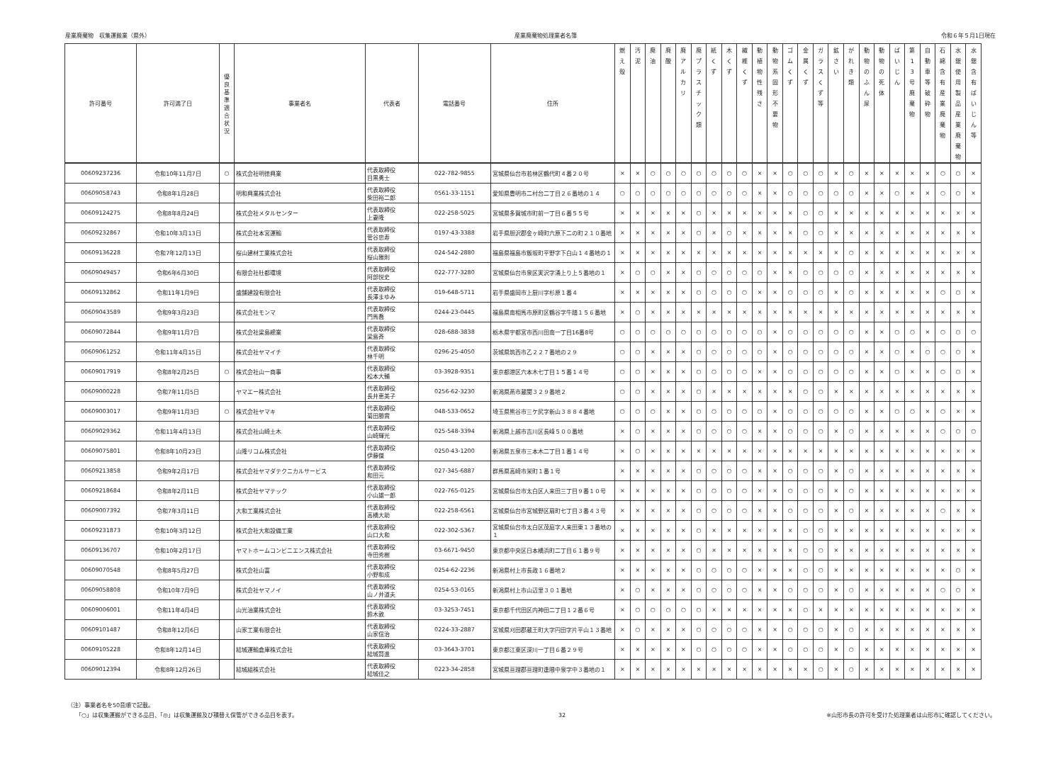産業廃棄物　収集運搬業（県外） 産業廃棄物処理業者名簿 令和６年５月1日現在
| 許可番号 | 許可満了日 | 優 良 基 準 適 合 状 況 | 事業者名 | 代表者 | 電話番号 | 住所 | 燃 え 殻 | 汚 泥 | 廃 油 | 廃 酸 | 廃 ア ル カ リ | 廃 プ ラ ス チ ッ ク 類 | 紙 く ず | 木 く ず | 繊 維 く ず | 動 植 物 性 残 さ | 動 物 系 固 形 不 要 物 | ゴ ム く ず | 金 属 く ず | ガ ラ ス く ず 等 | 鉱 さ い | が れ き 類 | 動 物 の ふ ん 尿 | 動 物 の 死 体 | ば い じ ん | 第 1 3 号 廃 棄 物 | 自 動 車 等 破 砕 物 | 石 綿 含 有 産 業 廃 棄 物 | 水 銀 使 用 製 品 産 業 廃 棄 物 | 水 銀 含 有 ば い じ ん 等 |
| --- | --- | --- | --- | --- | --- | --- | --- | --- | --- | --- | --- | --- | --- | --- | --- | --- | --- | --- | --- | --- | --- | --- | --- | --- | --- | --- | --- | --- | --- | --- |
| 00609237236 | 令和10年11月7日 | ○ | 株式会社明徳興業 | 代表取締役 目黒勇士 | 022-782-9855 | 宮城県仙台市若林区鶴代町４番２０号 | × | × | ○ | ○ | ○ | ○ | ○ | ○ | ○ | × | × | ○ | ○ | ○ | × | ○ | × | × | × | × | × | ○ | ○ | × |
| 00609058743 | 令和8年1月28日 | | 明和興業株式会社 | 代表取締役 柴田裕二郎 | 0561-33-1151 | 愛知県豊明市二村台二丁目２６番地の１４ | ○ | ○ | ○ | ○ | ○ | ○ | ○ | ○ | ○ | × | × | ○ | ○ | ○ | ○ | ○ | × | × | ○ | × | × | ○ | ○ | × |
| 00609124275 | 令和8年8月24日 | | 株式会社メタルセンター | 代表取締役 上妻隆 | 022-258-5025 | 宮城県多賀城市町前一丁目６番５５号 | × | × | × | × | × | ○ | × | × | × | × | × | × | ○ | ○ | × | × | × | × | × | × | × | × | × | × |
| 00609232867 | 令和10年3月13日 | | 株式会社本宮運輸 | 代表取締役 菅谷忠寿 | 0197-43-3388 | 岩手県胆沢郡金ヶ崎町六原下二の町２１０番地 | × | × | × | × | × | ○ | × | ○ | × | × | × | × | ○ | ○ | × | × | × | × | × | × | × | × | × | × |
| 00609136228 | 令和7年12月13日 | | 桜山建材工業株式会社 | 代表取締役 桜山雅則 | 024-542-2880 | 福島県福島市飯坂町平野字下白山１４番地の１ | × | × | × | × | × | × | × | × | × | × | × | × | × | × | × | ○ | × | × | × | × | × | × | × | × |
| 00609049457 | 令和6年6月30日 | | 有限会社杜都環境 | 代表取締役 阿部悦史 | 022-777-3280 | 宮城県仙台市泉区実沢字涌上り上５番地の１ | × | ○ | ○ | × | × | ○ | ○ | ○ | ○ | ○ | × | × | ○ | ○ | ○ | ○ | × | × | × | × | × | × | × | × |
| 00609132862 | 令和11年1月9日 | | 盛舗建設有限会社 | 代表取締役 長澤まゆみ | 019-648-5711 | 岩手県盛岡市上厨川字杉原１番４ | × | × | × | × | × | ○ | ○ | ○ | ○ | × | × | ○ | ○ | ○ | × | ○ | × | × | × | × | × | ○ | ○ | × |
| 00609043589 | 令和9年3月23日 | | 株式会社モンマ | 代表取締役 門馬喬 | 0244-23-0445 | 福島県南相馬市原町区鶴谷字牛踏１５６番地 | × | ○ | × | × | × | × | × | × | × | × | × | × | × | × | × | × | × | × | × | × | × | × | × | × |
| 00609072844 | 令和9年11月7日 | | 株式会社梁島總業 | 代表取締役 梁島斉 | 028-688-3838 | 栃木県宇都宮市西川田南一丁目16番8号 | ○ | ○ | ○ | ○ | ○ | ○ | ○ | ○ | ○ | ○ | × | ○ | ○ | ○ | ○ | ○ | × | × | ○ | ○ | × | ○ | ○ | ○ |
| 00609061252 | 令和11年4月15日 | | 株式会社ヤマイチ | 代表取締役 林千明 | 0296-25-4050 | 茨城県筑西市乙２２７番地の２９ | ○ | ○ | × | × | × | ○ | ○ | ○ | ○ | ○ | × | ○ | ○ | ○ | ○ | ○ | × | × | ○ | × | ○ | ○ | ○ | × |
| 00609017919 | 令和8年2月25日 | ○ | 株式会社山一商事 | 代表取締役 松本大輔 | 03-3928-9351 | 東京都港区六本木七丁目１５番１４号 | ○ | ○ | × | × | × | ○ | ○ | ○ | ○ | × | × | ○ | ○ | ○ | ○ | ○ | × | × | ○ | × | × | ○ | ○ | × |
| 00609000228 | 令和7年11月5日 | | ヤマエー株式会社 | 代表取締役 長井恵美子 | 0256-62-3230 | 新潟県燕市蔵関３２９番地２ | ○ | ○ | × | × | × | ○ | × | × | × | × | × | × | ○ | ○ | × | × | × | × | × | × | × | × | × | × |
| 00609003017 | 令和9年11月3日 | ○ | 株式会社ヤマキ | 代表取締役 菊田勝實 | 048-533-0652 | 埼玉県熊谷市三ケ尻字新山３８８４番地 | ○ | ○ | ○ | × | × | ○ | ○ | ○ | ○ | ○ | × | ○ | ○ | ○ | ○ | ○ | × | × | ○ | ○ | × | ○ | × | × |
| 00609029362 | 令和11年4月13日 | | 株式会社山崎土木 | 代表取締役 山崎輝光 | 025-548-3394 | 新潟県上越市吉川区長峰５００番地 | × | ○ | × | × | × | ○ | ○ | ○ | ○ | × | × | ○ | ○ | ○ | × | ○ | × | × | × | × | × | ○ | ○ | ○ |
| 00609075801 | 令和8年10月23日 | | 山隆リコム株式会社 | 代表取締役 伊藤傑 | 0250-43-1200 | 新潟県五泉市三本木二丁目１番１４号 | × | ○ | × | × | × | × | × | × | × | × | × | × | × | × | × | × | × | × | × | × | × | × | × | × |
| 00609213858 | 令和9年2月17日 | | 株式会社ヤマダテクニカルサービス | 代表取締役 和田元 | 027-345-6887 | 群馬県高崎市栄町１番１号 | × | × | × | × | × | ○ | ○ | ○ | ○ | × | × | ○ | ○ | ○ | × | ○ | × | × | × | × | × | × | × | × |
| 00609218684 | 令和8年2月11日 | | 株式会社ヤマテック | 代表取締役 小山雄一郎 | 022-765-0125 | 宮城県仙台市太白区人来田三丁目９番１０号 | × | × | × | × | × | ○ | ○ | ○ | ○ | × | × | ○ | ○ | ○ | × | ○ | × | × | × | × | × | × | × | × |
| 00609007392 | 令和7年3月11日 | | 大和工業株式会社 | 代表取締役 高橋大助 | 022-258-6561 | 宮城県仙台市宮城野区扇町七丁目３番４３号 | × | × | × | × | × | ○ | ○ | ○ | ○ | × | × | ○ | ○ | ○ | × | ○ | × | × | × | × | × | ○ | × | × |
| 00609231873 | 令和10年3月12日 | | 株式会社大和設備工業 | 代表取締役 山口大和 | 022-302-5367 | 宮城県仙台市太白区茂庭字人来田東１３番地の１ | × | × | × | × | × | ○ | × | × | × | × | × | × | ○ | ○ | × | × | × | × | × | × | × | × | × | × |
| 00609136707 | 令和10年2月17日 | | ヤマトホームコンビニエンス株式会社 | 代表取締役 寺田秀樹 | 03-6671-9450 | 東京都中央区日本橋浜町二丁目６１番９号 | × | × | × | × | × | ○ | × | × | × | × | × | × | ○ | ○ | × | × | × | × | × | × | × | × | × | × |
| 00609070548 | 令和8年5月27日 | | 株式会社山富 | 代表取締役 小野和成 | 0254-62-2236 | 新潟県村上市長政１６番地２ | × | × | × | × | × | ○ | ○ | ○ | ○ | × | × | × | ○ | ○ | × | × | × | × | × | × | × | × | ○ | × |
| 00609058808 | 令和10年7月9日 | | 株式会社ヤマノイ | 代表取締役 山ノ井道夫 | 0254-53-0165 | 新潟県村上市山辺里３０１番地 | × | ○ | × | × | × | ○ | ○ | ○ | ○ | × | × | ○ | ○ | ○ | × | ○ | × | × | × | × | × | ○ | ○ | × |
| 00609006001 | 令和11年4月4日 | | 山光油業株式会社 | 代表取締役 鈴木敦 | 03-3253-7451 | 東京都千代田区内神田二丁目１２番６号 | × | ○ | ○ | ○ | ○ | ○ | × | × | × | × | × | × | ○ | × | × | × | × | × | × | × | × | × | × | × |
| 00609101487 | 令和8年12月6日 | | 山家工業有限会社 | 代表取締役 山家信治 | 0224-33-2887 | 宮城県刈田郡蔵王町大字円田字片平山１３番地 | × | ○ | × | × | × | ○ | ○ | ○ | ○ | × | × | ○ | ○ | ○ | × | ○ | × | × | × | × | × | × | × | × |
| 00609105228 | 令和8年12月14日 | | 結城運輸倉庫株式会社 | 代表取締役 結城賢進 | 03-3643-3701 | 東京都江東区深川一丁目６番２９号 | × | × | × | × | × | ○ | ○ | ○ | ○ | × | × | ○ | ○ | ○ | × | ○ | × | × | × | × | × | × | × | × |
| 00609012394 | 令和8年12月26日 | | 結城組株式会社 | 代表取締役 結城佳之 | 0223-34-2858 | 宮城県亘理郡亘理町逢隈中泉字中３番地の１ | × | × | × | × | × | × | × | × | × | × | × | × | × | ○ | × | ○ | × | × | × | × | × | × | × | × |
（注）事業者名を50音順で記載。
　　「○」は収集運搬ができる品目、「◎」は収集運搬及び積替え保管ができる品目を表す。
32 ※山形市長の許可を受けた処理業者は山形市に確認してください。